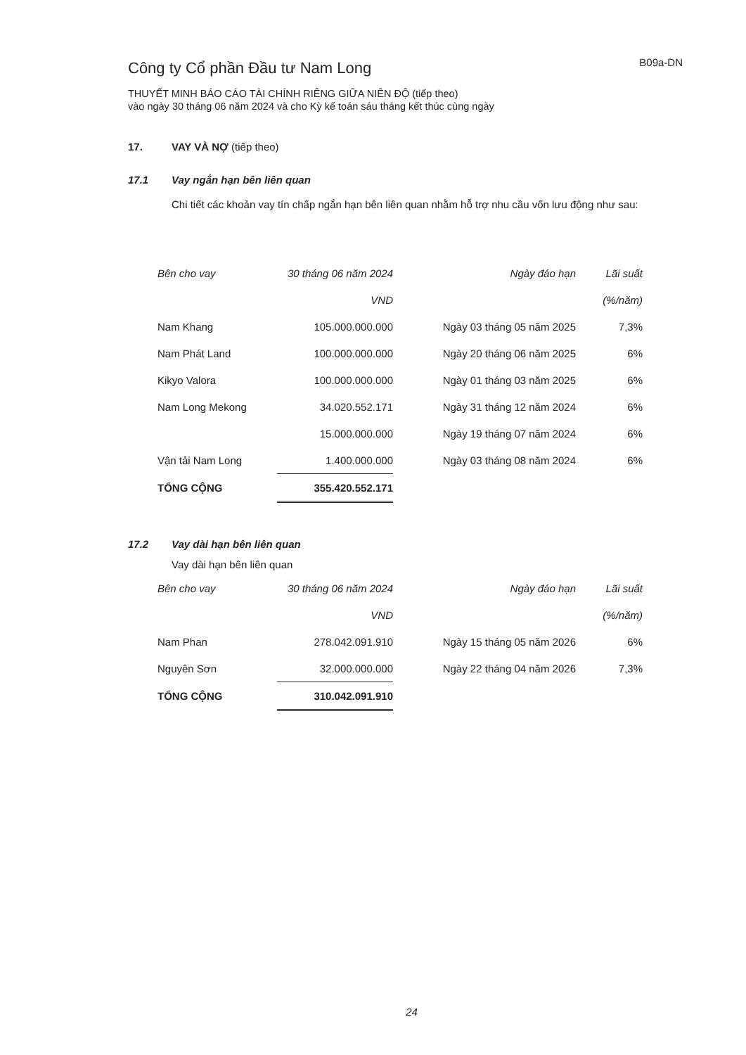Công ty Cổ phần Đầu tư Nam Long
B09a-DN
THUYẾT MINH BÁO CÁO TÀI CHÍNH RIÊNG GIỮA NIÊN ĐỘ (tiếp theo)
vào ngày 30 tháng 06 năm 2024 và cho Kỳ kế toán sáu tháng kết thúc cùng ngày
17. VAY VÀ NỢ (tiếp theo)
17.1 Vay ngắn hạn bên liên quan
Chi tiết các khoản vay tín chấp ngắn hạn bên liên quan nhằm hỗ trợ nhu cầu vốn lưu động như sau:
| Bên cho vay | 30 tháng 06 năm 2024 | Ngày đáo hạn | Lãi suất |
| --- | --- | --- | --- |
| | VND | | (%/năm) |
| Nam Khang | 105.000.000.000 | Ngày 03 tháng 05 năm 2025 | 7,3% |
| Nam Phát Land | 100.000.000.000 | Ngày 20 tháng 06 năm 2025 | 6% |
| Kikyo Valora | 100.000.000.000 | Ngày 01 tháng 03 năm 2025 | 6% |
| Nam Long Mekong | 34.020.552.171 | Ngày 31 tháng 12 năm 2024 | 6% |
| | 15.000.000.000 | Ngày 19 tháng 07 năm 2024 | 6% |
| Vận tải Nam Long | 1.400.000.000 | Ngày 03 tháng 08 năm 2024 | 6% |
| TỔNG CỘNG | 355.420.552.171 | | |
17.2 Vay dài hạn bên liên quan
Vay dài hạn bên liên quan
| Bên cho vay | 30 tháng 06 năm 2024 | Ngày đáo hạn | Lãi suất |
| --- | --- | --- | --- |
| | VND | | (%/năm) |
| Nam Phan | 278.042.091.910 | Ngày 15 tháng 05 năm 2026 | 6% |
| Nguyên Sơn | 32.000.000.000 | Ngày 22 tháng 04 năm 2026 | 7,3% |
| TỔNG CỘNG | 310.042.091.910 | | |
24